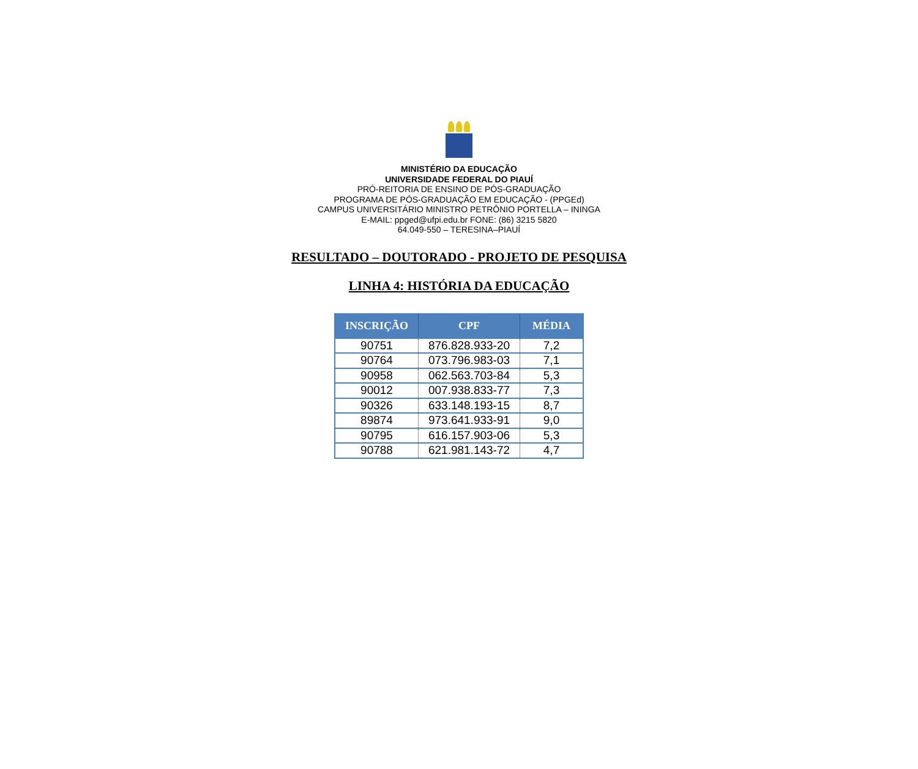MINISTÉRIO DA EDUCAÇÃO
UNIVERSIDADE FEDERAL DO PIAUÍ
PRÓ-REITORIA DE ENSINO DE PÓS-GRADUAÇÃO
PROGRAMA DE PÓS-GRADUAÇÃO EM EDUCAÇÃO - (PPGEd)
CAMPUS UNIVERSITÁRIO MINISTRO PETRÔNIO PORTELLA – ININGA
E-MAIL: ppged@ufpi.edu.br FONE: (86) 3215 5820
64.049-550 – TERESINA–PIAUÍ
RESULTADO – DOUTORADO - PROJETO DE PESQUISA
LINHA 4: HISTÓRIA DA EDUCAÇÃO
| INSCRIÇÃO | CPF | MÉDIA |
| --- | --- | --- |
| 90751 | 876.828.933-20 | 7,2 |
| 90764 | 073.796.983-03 | 7,1 |
| 90958 | 062.563.703-84 | 5,3 |
| 90012 | 007.938.833-77 | 7,3 |
| 90326 | 633.148.193-15 | 8,7 |
| 89874 | 973.641.933-91 | 9,0 |
| 90795 | 616.157.903-06 | 5,3 |
| 90788 | 621.981.143-72 | 4,7 |